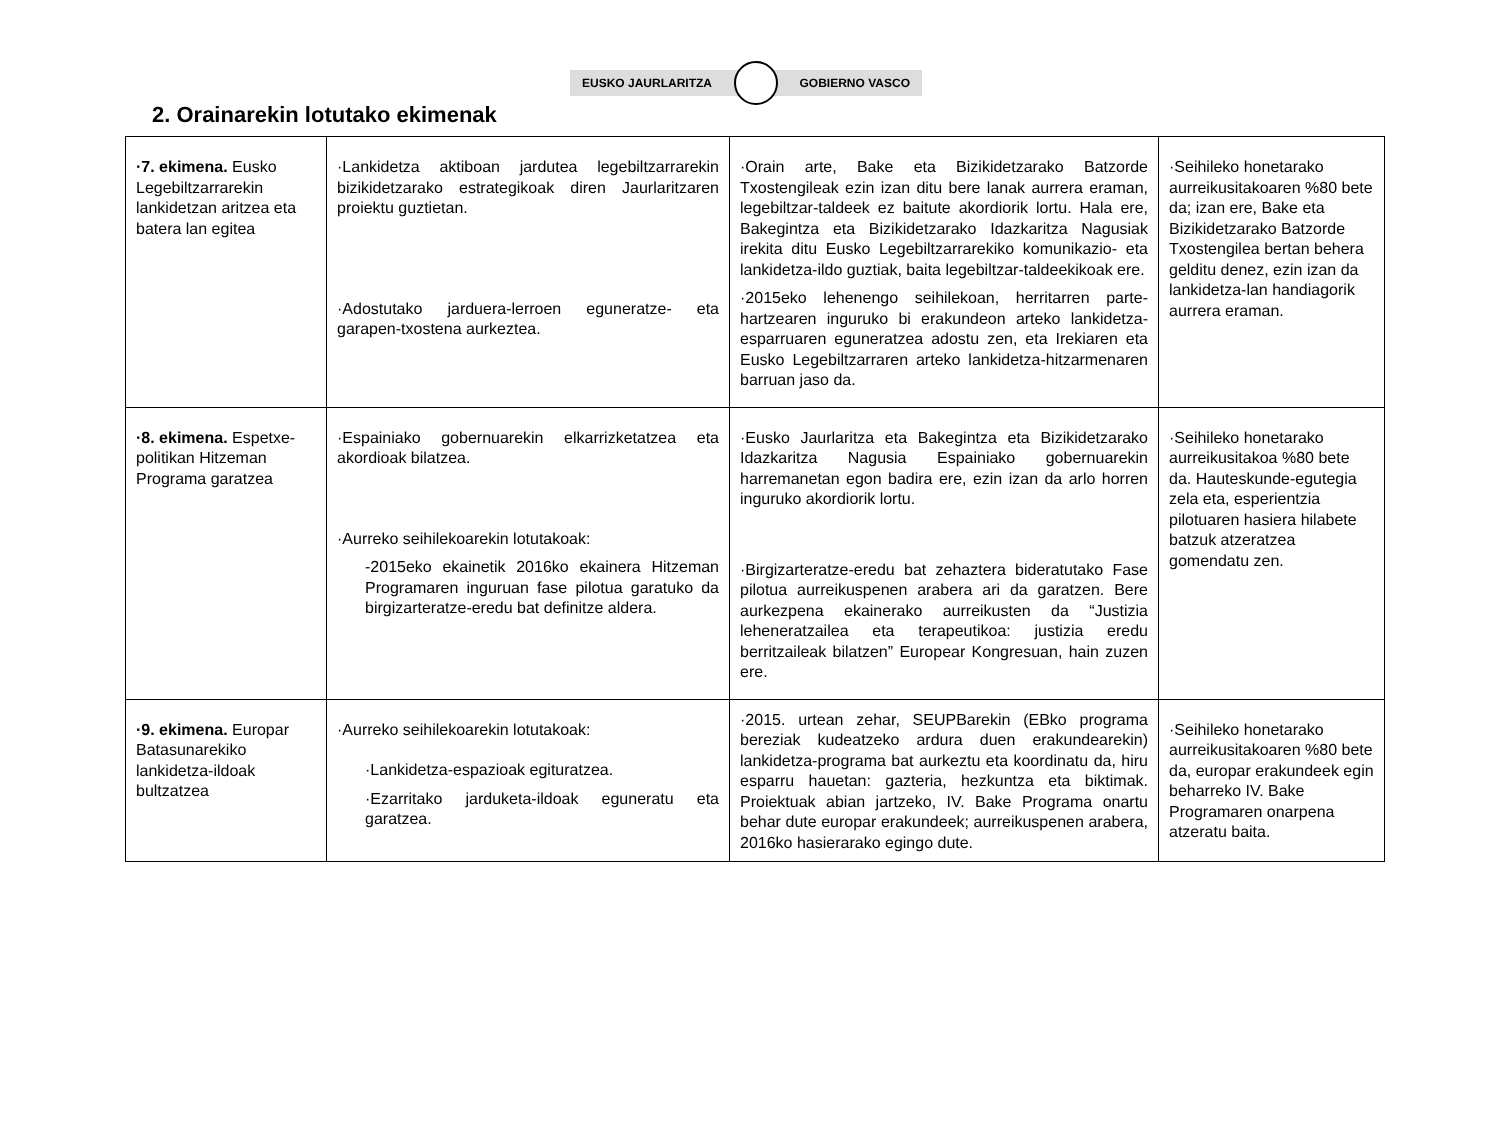EUSKO JAURLARITZA GOBIERNO VASCO
2. Orainarekin lotutako ekimenak
| ·7. ekimena. Eusko Legebiltzarrarekin lankidetzan aritzea eta batera lan egitea | ·Lankidetza aktiboan jardutea legebiltzarrarekin bizikidetzarako estrategikoak diren Jaurlaritzaren proiektu guztietan. ·Adostutako jarduera-lerroen eguneratze- eta garapen-txostena aurkeztea. | ·Orain arte, Bake eta Bizikidetzarako Batzorde Txostengileak ezin izan ditu bere lanak aurrera eraman, legebiltzar-taldeek ez baitute akordiorik lortu. Hala ere, Bakegintza eta Bizikidetzarako Idazkaritza Nagusiak irekita ditu Eusko Legebiltzarrarekiko komunikazio- eta lankidetza-ildo guztiak, baita legebiltzar-taldeekikoak ere. ·2015eko lehenengo seihilekoan, herritarren parte-hartzearen inguruko bi erakundeon arteko lankidetza-esparruaren eguneratzea adostu zen, eta Irekiaren eta Eusko Legebiltzarraren arteko lankidetza-hitzarmenaren barruan jaso da. | ·Seihileko honetarako aurreikusitakoaren %80 bete da; izan ere, Bake eta Bizikidetzarako Batzorde Txostengilea bertan behera gelditu denez, ezin izan da lankidetza-lan handiagorik aurrera eraman. |
| ·8. ekimena. Espetxe-politikan Hitzeman Programa garatzea | ·Espainiako gobernuarekin elkarrizketatzea eta akordioak bilatzea. ·Aurreko seihilekoarekin lotutakoak: -2015eko ekainetik 2016ko ekainera Hitzeman Programaren inguruan fase pilotua garatuko da birgizarteratze-eredu bat definitze aldera. | ·Eusko Jaurlaritza eta Bakegintza eta Bizikidetzarako Idazkaritza Nagusia Espainiako gobernuarekin harremanetan egon badira ere, ezin izan da arlo horren inguruko akordiorik lortu. ·Birgizarteratze-eredu bat zehaztera bideratutako Fase pilotua aurreikuspenen arabera ari da garatzen. Bere aurkezpena ekainerako aurreikusten da “Justizia leheneratzailea eta terapeutikoa: justizia eredu berritzaileak bilatzen” Europear Kongresuan, hain zuzen ere. | ·Seihileko honetarako aurreikusitakoa %80 bete da. Hauteskunde-egutegia zela eta, esperientzia pilotuaren hasiera hilabete batzuk atzeratzea gomendatu zen. |
| ·9. ekimena. Europar Batasunarekiko lankidetza-ildoak bultzatzea | ·Aurreko seihilekoarekin lotutakoak: ·Lankidetza-espazioak egituratzea. ·Ezarritako jarduketa-ildoak eguneratu eta garatzea. | ·2015. urtean zehar, SEUPBarekin (EBko programa bereziak kudeatzeko ardura duen erakundearekin) lankidetza-programa bat aurkeztu eta koordinatu da, hiru esparru hauetan: gazteria, hezkuntza eta biktimak. Proiektuak abian jartzeko, IV. Bake Programa onartu behar dute europar erakundeek; aurreikuspenen arabera, 2016ko hasierarako egingo dute. | ·Seihileko honetarako aurreikusitakoaren %80 bete da, europar erakundeek egin beharreko IV. Bake Programaren onarpena atzeratu baita. |